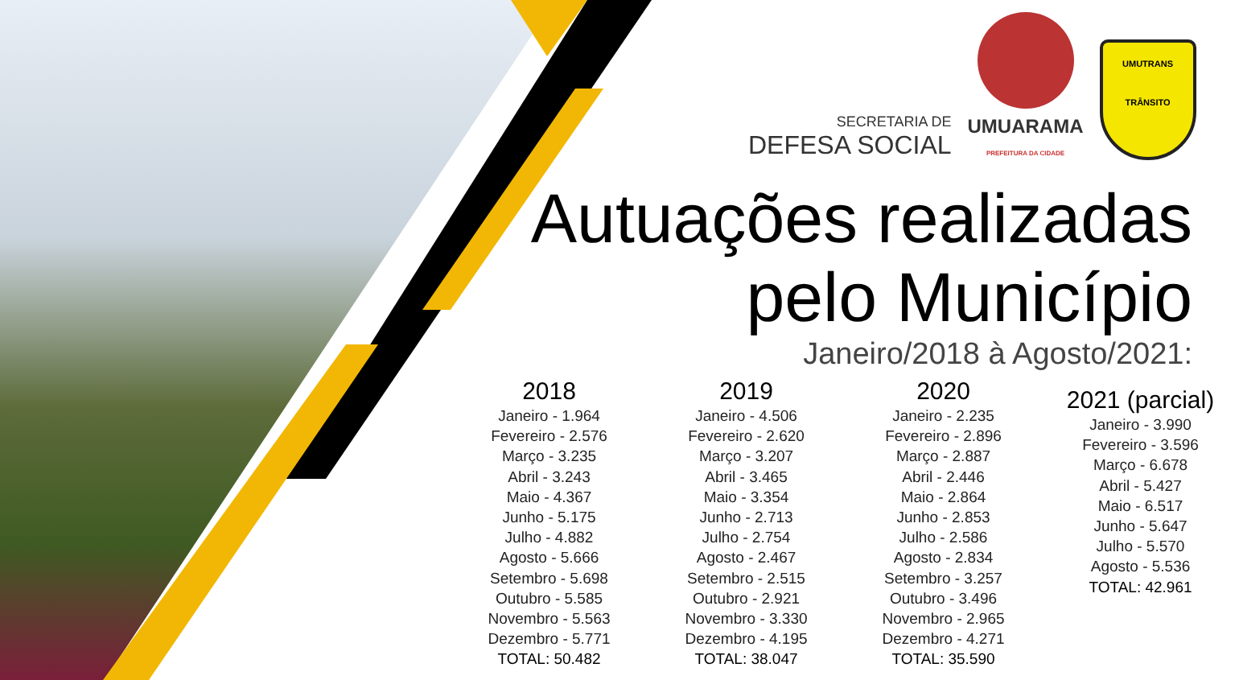SECRETARIA DE
DEFESA SOCIAL
UMUARAMA
PREFEITURA DA CIDADE
UMUTRANS
TRÂNSITO
Autuações realizadas
pelo Município
Janeiro/2018 à Agosto/2021:
2018
Janeiro - 1.964
Fevereiro - 2.576
Março - 3.235
Abril - 3.243
Maio - 4.367
Junho - 5.175
Julho - 4.882
Agosto - 5.666
Setembro - 5.698
Outubro - 5.585
Novembro - 5.563
Dezembro - 5.771
TOTAL: 50.482
2019
Janeiro - 4.506
Fevereiro - 2.620
Março - 3.207
Abril - 3.465
Maio - 3.354
Junho - 2.713
Julho - 2.754
Agosto - 2.467
Setembro - 2.515
Outubro - 2.921
Novembro - 3.330
Dezembro - 4.195
TOTAL: 38.047
2020
Janeiro - 2.235
Fevereiro - 2.896
Março - 2.887
Abril - 2.446
Maio - 2.864
Junho - 2.853
Julho - 2.586
Agosto - 2.834
Setembro - 3.257
Outubro - 3.496
Novembro - 2.965
Dezembro - 4.271
TOTAL: 35.590
2021 (parcial)
Janeiro - 3.990
Fevereiro - 3.596
Março - 6.678
Abril - 5.427
Maio - 6.517
Junho - 5.647
Julho - 5.570
Agosto - 5.536
TOTAL: 42.961